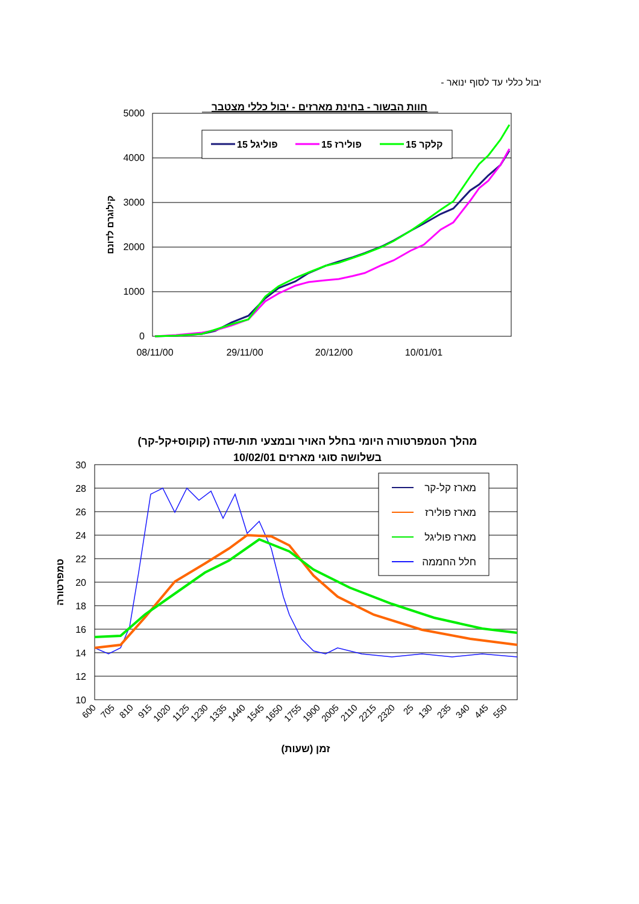יבול כללי עד לסוף ינואר -
חוות הבשור - בחינת מארזים - יבול כללי מצטבר
5000
4000
3000
2000
1000
0
08/11/00
29/11/00
20/12/00
10/01/01
קילוגרם לדונם
פוליגל 15
פולירז 15
קלקר 15
מהלך הטמפרטורה היומי בחלל האויר ובמצעי תות-שדה (קוקוס+קל-קר)
בשלושה סוגי מארזים 10/02/01
30
28
26
24
22
20
18
16
14
12
10
טמפרטורה
מארז קל-קר
מארז פולירז
מארז פוליגל
חלל החממה
600
705
810
915
1020
1125
1230
1335
1440
1545
1650
1755
1900
2005
2110
2215
2320
25
130
235
340
445
550
זמן (שעות)